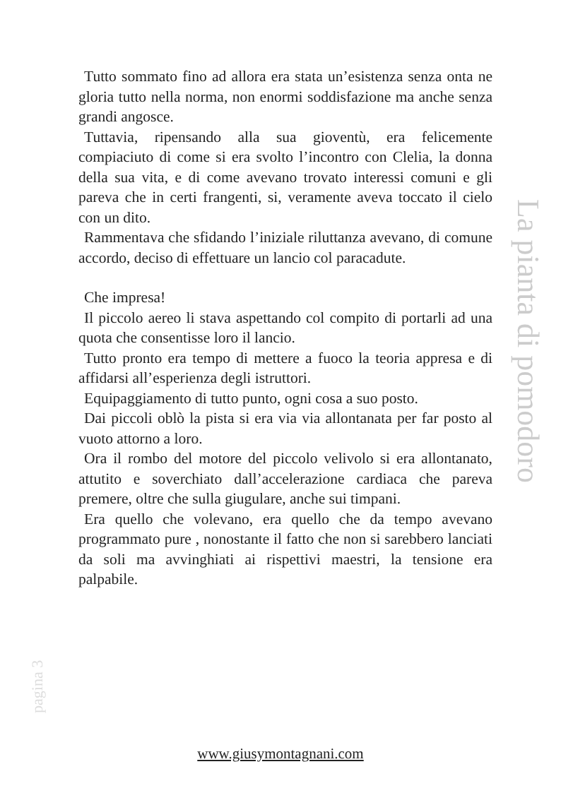Tutto sommato fino ad allora era stata un’esistenza senza onta ne gloria tutto nella norma, non enormi soddisfazione ma anche senza grandi angosce.
Tuttavia, ripensando alla sua gioventù, era felicemente compiaciuto di come si era svolto l’incontro con Clelia, la donna della sua vita, e di come avevano trovato interessi comuni e gli pareva che in certi frangenti, si, veramente aveva toccato il cielo con un dito.
Rammentava che sfidando l’iniziale riluttanza avevano, di comune accordo, deciso di effettuare un lancio col paracadute.
Che impresa!
Il piccolo aereo li stava aspettando col compito di portarli ad una quota che consentisse loro il lancio.
Tutto pronto era tempo di mettere a fuoco la teoria appresa e di affidarsi all’esperienza degli istruttori.
Equipaggiamento di tutto punto, ogni cosa a suo posto.
Dai piccoli oblò la pista si era via via allontanata per far posto al vuoto attorno a loro.
Ora il rombo del motore del piccolo velivolo si era allontanato, attutito e soverchiato dall’accelerazione cardiaca che pareva premere, oltre che sulla giugulare, anche sui timpani.
Era quello che volevano, era quello che da tempo avevano programmato pure , nonostante il fatto che non si sarebbero lanciati da soli ma avvinghiati ai rispettivi maestri, la tensione era palpabile.
La pianta di pomodoro
pagina 3
www.giusymontagnani.com